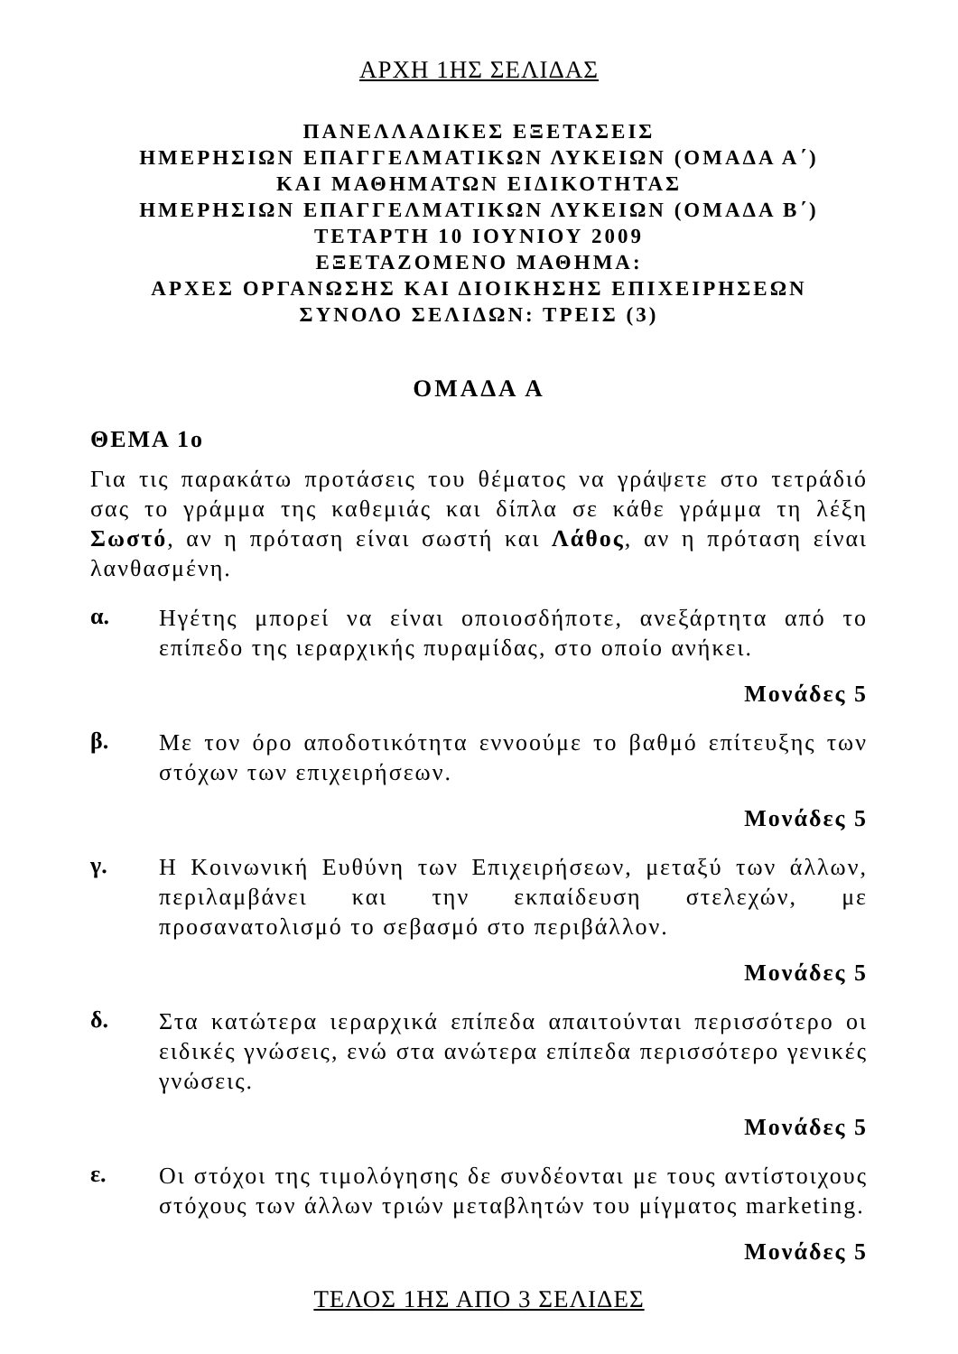ΑΡΧΗ 1ΗΣ ΣΕΛΙΔΑΣ
ΠΑΝΕΛΛΑΔΙΚΕΣ ΕΞΕΤΑΣΕΙΣ
ΗΜΕΡΗΣΙΩΝ ΕΠΑΓΓΕΛΜΑΤΙΚΩΝ ΛΥΚΕΙΩΝ (ΟΜΑΔΑ Α΄)
ΚΑΙ ΜΑΘΗΜΑΤΩΝ ΕΙΔΙΚΟΤΗΤΑΣ
ΗΜΕΡΗΣΙΩΝ ΕΠΑΓΓΕΛΜΑΤΙΚΩΝ ΛΥΚΕΙΩΝ (ΟΜΑΔΑ Β΄)
ΤΕΤΑΡΤΗ 10 ΙΟΥΝΙΟΥ 2009
ΕΞΕΤΑΖΟΜΕΝΟ ΜΑΘΗΜΑ:
ΑΡΧΕΣ ΟΡΓΑΝΩΣΗΣ ΚΑΙ ΔΙΟΙΚΗΣΗΣ ΕΠΙΧΕΙΡΗΣΕΩΝ
ΣΥΝΟΛΟ ΣΕΛΙΔΩΝ: ΤΡΕΙΣ (3)
ΟΜΑΔΑ Α
ΘΕΜΑ 1ο
Για τις παρακάτω προτάσεις του θέματος να γράψετε στο τετράδιό σας το γράμμα της καθεμιάς και δίπλα σε κάθε γράμμα τη λέξη Σωστό, αν η πρόταση είναι σωστή και Λάθος, αν η πρόταση είναι λανθασμένη.
α.
Ηγέτης μπορεί να είναι οποιοσδήποτε, ανεξάρτητα από το επίπεδο της ιεραρχικής πυραμίδας, στο οποίο ανήκει.
Μονάδες 5
β.
Με τον όρο αποδοτικότητα εννοούμε το βαθμό επίτευξης των στόχων των επιχειρήσεων.
Μονάδες 5
γ.
Η Κοινωνική Ευθύνη των Επιχειρήσεων, μεταξύ των άλλων, περιλαμβάνει και την εκπαίδευση στελεχών, με προσανατολισμό το σεβασμό στο περιβάλλον.
Μονάδες 5
δ.
Στα κατώτερα ιεραρχικά επίπεδα απαιτούνται περισσότερο οι ειδικές γνώσεις, ενώ στα ανώτερα επίπεδα περισσότερο γενικές γνώσεις.
Μονάδες 5
ε.
Οι στόχοι της τιμολόγησης δε συνδέονται με τους αντίστοιχους στόχους των άλλων τριών μεταβλητών του μίγματος marketing.
Μονάδες 5
ΤΕΛΟΣ 1ΗΣ ΑΠΟ 3 ΣΕΛΙΔΕΣ